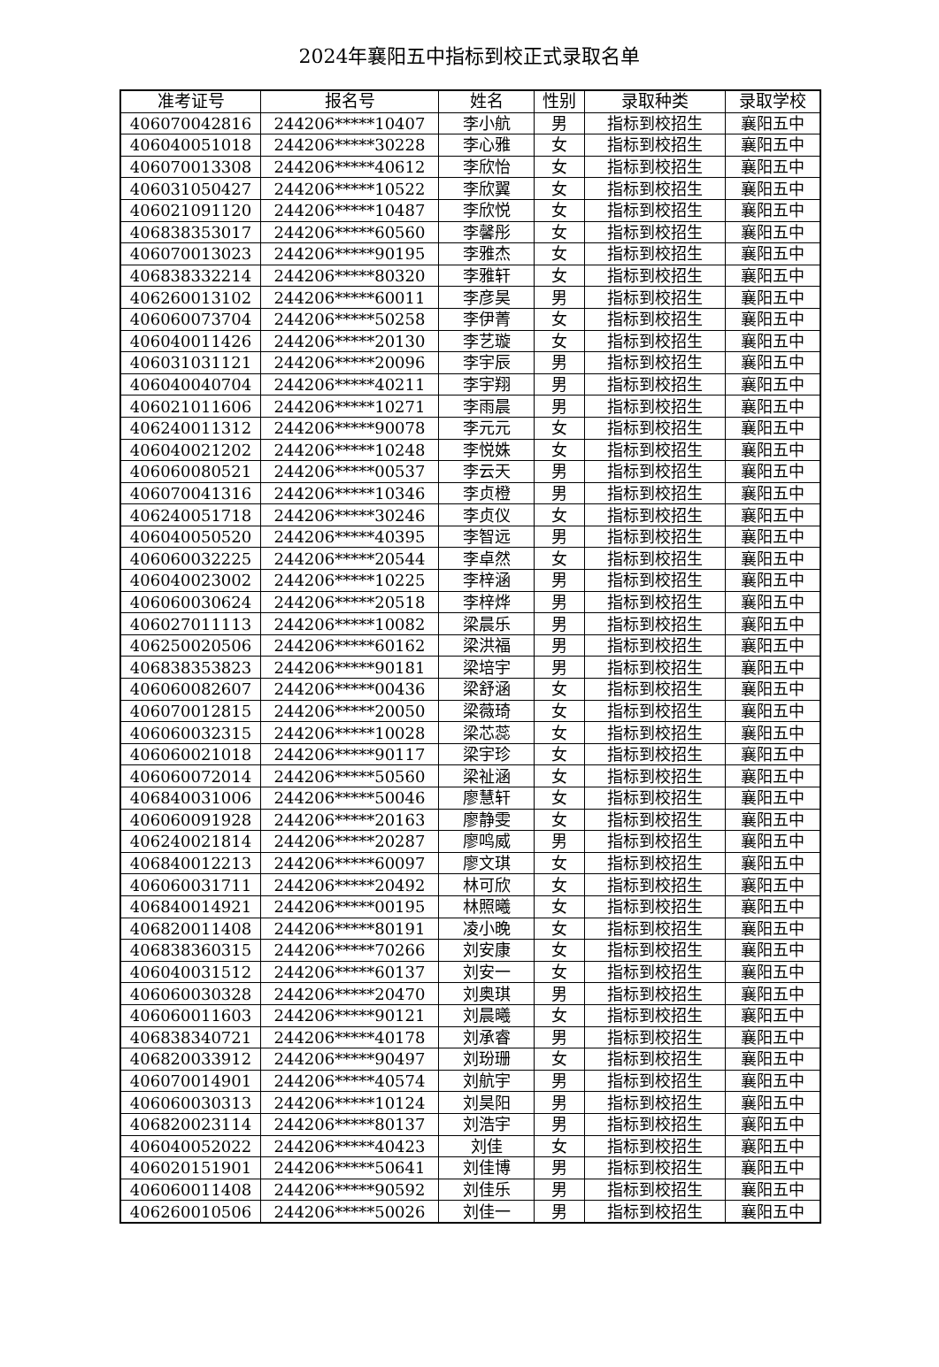2024年襄阳五中指标到校正式录取名单
| 准考证号 | 报名号 | 姓名 | 性别 | 录取种类 | 录取学校 |
| --- | --- | --- | --- | --- | --- |
| 406070042816 | 244206*****10407 | 李小航 | 男 | 指标到校招生 | 襄阳五中 |
| 406040051018 | 244206*****30228 | 李心雅 | 女 | 指标到校招生 | 襄阳五中 |
| 406070013308 | 244206*****40612 | 李欣怡 | 女 | 指标到校招生 | 襄阳五中 |
| 406031050427 | 244206*****10522 | 李欣翼 | 女 | 指标到校招生 | 襄阳五中 |
| 406021091120 | 244206*****10487 | 李欣悦 | 女 | 指标到校招生 | 襄阳五中 |
| 406838353017 | 244206*****60560 | 李馨彤 | 女 | 指标到校招生 | 襄阳五中 |
| 406070013023 | 244206*****90195 | 李雅杰 | 女 | 指标到校招生 | 襄阳五中 |
| 406838332214 | 244206*****80320 | 李雅轩 | 女 | 指标到校招生 | 襄阳五中 |
| 406260013102 | 244206*****60011 | 李彦昊 | 男 | 指标到校招生 | 襄阳五中 |
| 406060073704 | 244206*****50258 | 李伊菁 | 女 | 指标到校招生 | 襄阳五中 |
| 406040011426 | 244206*****20130 | 李艺璇 | 女 | 指标到校招生 | 襄阳五中 |
| 406031031121 | 244206*****20096 | 李宇辰 | 男 | 指标到校招生 | 襄阳五中 |
| 406040040704 | 244206*****40211 | 李宇翔 | 男 | 指标到校招生 | 襄阳五中 |
| 406021011606 | 244206*****10271 | 李雨晨 | 男 | 指标到校招生 | 襄阳五中 |
| 406240011312 | 244206*****90078 | 李元元 | 女 | 指标到校招生 | 襄阳五中 |
| 406040021202 | 244206*****10248 | 李悦姝 | 女 | 指标到校招生 | 襄阳五中 |
| 406060080521 | 244206*****00537 | 李云天 | 男 | 指标到校招生 | 襄阳五中 |
| 406070041316 | 244206*****10346 | 李贞橙 | 男 | 指标到校招生 | 襄阳五中 |
| 406240051718 | 244206*****30246 | 李贞仪 | 女 | 指标到校招生 | 襄阳五中 |
| 406040050520 | 244206*****40395 | 李智远 | 男 | 指标到校招生 | 襄阳五中 |
| 406060032225 | 244206*****20544 | 李卓然 | 女 | 指标到校招生 | 襄阳五中 |
| 406040023002 | 244206*****10225 | 李梓涵 | 男 | 指标到校招生 | 襄阳五中 |
| 406060030624 | 244206*****20518 | 李梓烨 | 男 | 指标到校招生 | 襄阳五中 |
| 406027011113 | 244206*****10082 | 梁晨乐 | 男 | 指标到校招生 | 襄阳五中 |
| 406250020506 | 244206*****60162 | 梁洪福 | 男 | 指标到校招生 | 襄阳五中 |
| 406838353823 | 244206*****90181 | 梁培宇 | 男 | 指标到校招生 | 襄阳五中 |
| 406060082607 | 244206*****00436 | 梁舒涵 | 女 | 指标到校招生 | 襄阳五中 |
| 406070012815 | 244206*****20050 | 梁薇琦 | 女 | 指标到校招生 | 襄阳五中 |
| 406060032315 | 244206*****10028 | 梁芯蕊 | 女 | 指标到校招生 | 襄阳五中 |
| 406060021018 | 244206*****90117 | 梁宇珍 | 女 | 指标到校招生 | 襄阳五中 |
| 406060072014 | 244206*****50560 | 梁祉涵 | 女 | 指标到校招生 | 襄阳五中 |
| 406840031006 | 244206*****50046 | 廖慧轩 | 女 | 指标到校招生 | 襄阳五中 |
| 406060091928 | 244206*****20163 | 廖静雯 | 女 | 指标到校招生 | 襄阳五中 |
| 406240021814 | 244206*****20287 | 廖鸣威 | 男 | 指标到校招生 | 襄阳五中 |
| 406840012213 | 244206*****60097 | 廖文琪 | 女 | 指标到校招生 | 襄阳五中 |
| 406060031711 | 244206*****20492 | 林可欣 | 女 | 指标到校招生 | 襄阳五中 |
| 406840014921 | 244206*****00195 | 林照曦 | 女 | 指标到校招生 | 襄阳五中 |
| 406820011408 | 244206*****80191 | 凌小晚 | 女 | 指标到校招生 | 襄阳五中 |
| 406838360315 | 244206*****70266 | 刘安康 | 女 | 指标到校招生 | 襄阳五中 |
| 406040031512 | 244206*****60137 | 刘安一 | 女 | 指标到校招生 | 襄阳五中 |
| 406060030328 | 244206*****20470 | 刘奥琪 | 男 | 指标到校招生 | 襄阳五中 |
| 406060011603 | 244206*****90121 | 刘晨曦 | 女 | 指标到校招生 | 襄阳五中 |
| 406838340721 | 244206*****40178 | 刘承睿 | 男 | 指标到校招生 | 襄阳五中 |
| 406820033912 | 244206*****90497 | 刘玢珊 | 女 | 指标到校招生 | 襄阳五中 |
| 406070014901 | 244206*****40574 | 刘航宇 | 男 | 指标到校招生 | 襄阳五中 |
| 406060030313 | 244206*****10124 | 刘昊阳 | 男 | 指标到校招生 | 襄阳五中 |
| 406820023114 | 244206*****80137 | 刘浩宇 | 男 | 指标到校招生 | 襄阳五中 |
| 406040052022 | 244206*****40423 | 刘佳 | 女 | 指标到校招生 | 襄阳五中 |
| 406020151901 | 244206*****50641 | 刘佳博 | 男 | 指标到校招生 | 襄阳五中 |
| 406060011408 | 244206*****90592 | 刘佳乐 | 男 | 指标到校招生 | 襄阳五中 |
| 406260010506 | 244206*****50026 | 刘佳一 | 男 | 指标到校招生 | 襄阳五中 |